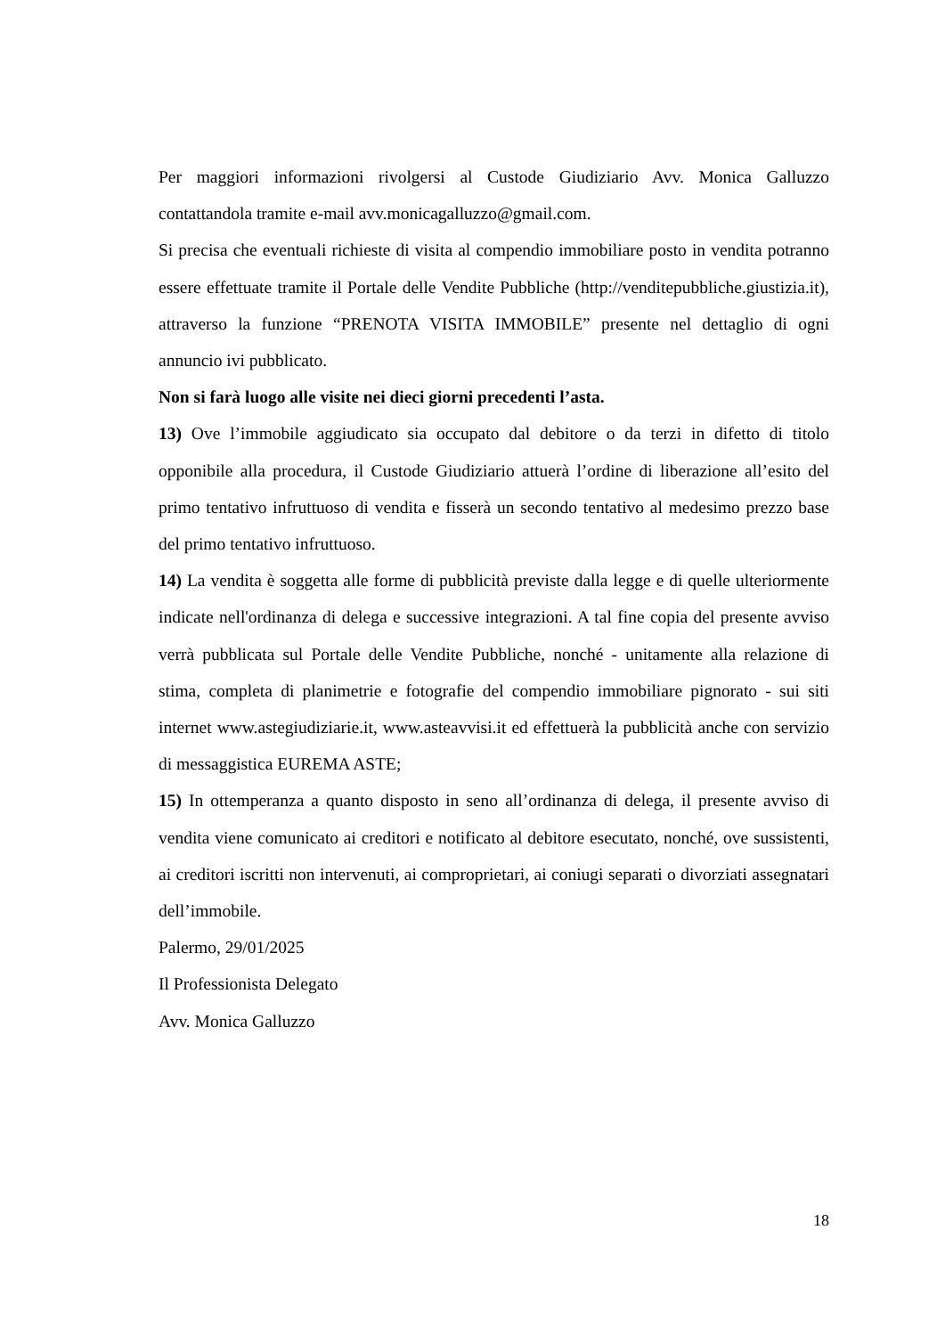Per maggiori informazioni rivolgersi al Custode Giudiziario Avv. Monica Galluzzo contattandola tramite e-mail avv.monicagalluzzo@gmail.com.
Si precisa che eventuali richieste di visita al compendio immobiliare posto in vendita potranno essere effettuate tramite il Portale delle Vendite Pubbliche (http://venditepubbliche.giustizia.it), attraverso la funzione “PRENOTA VISITA IMMOBILE” presente nel dettaglio di ogni annuncio ivi pubblicato.
Non si farà luogo alle visite nei dieci giorni precedenti l’asta.
13) Ove l’immobile aggiudicato sia occupato dal debitore o da terzi in difetto di titolo opponibile alla procedura, il Custode Giudiziario attuerà l’ordine di liberazione all’esito del primo tentativo infruttuoso di vendita e fisserà un secondo tentativo al medesimo prezzo base del primo tentativo infruttuoso.
14) La vendita è soggetta alle forme di pubblicità previste dalla legge e di quelle ulteriormente indicate nell'ordinanza di delega e successive integrazioni. A tal fine copia del presente avviso verrà pubblicata sul Portale delle Vendite Pubbliche, nonché - unitamente alla relazione di stima, completa di planimetrie e fotografie del compendio immobiliare pignorato - sui siti internet www.astegiudiziarie.it, www.asteavvisi.it ed effettuerà la pubblicità anche con servizio di messaggistica EUREMA ASTE;
15) In ottemperanza a quanto disposto in seno all’ordinanza di delega, il presente avviso di vendita viene comunicato ai creditori e notificato al debitore esecutato, nonché, ove sussistenti, ai creditori iscritti non intervenuti, ai comproprietari, ai coniugi separati o divorziati assegnatari dell’immobile.
Palermo, 29/01/2025
Il Professionista Delegato
Avv. Monica Galluzzo
18